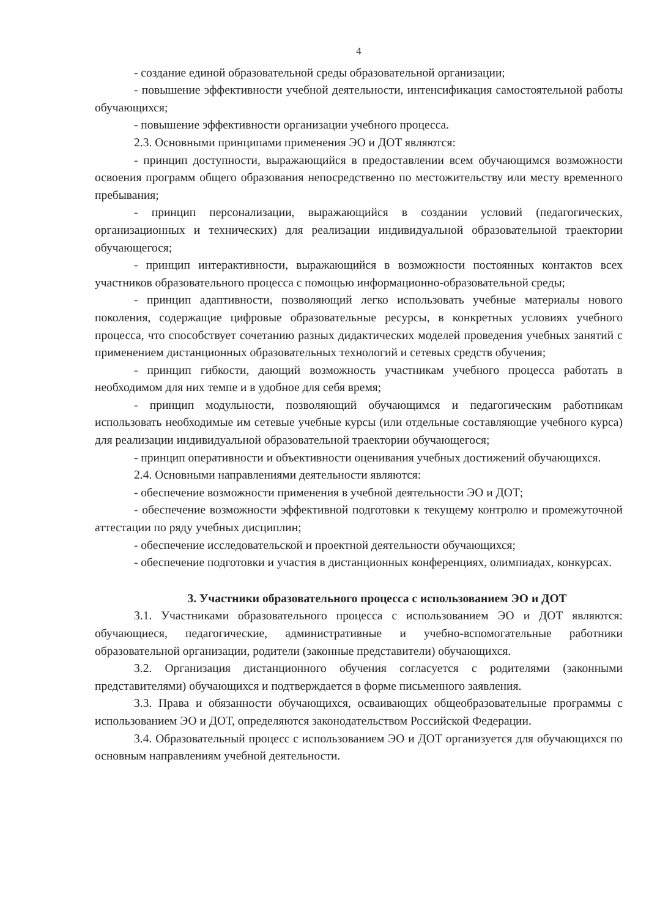4
- создание единой образовательной среды образовательной организации;
- повышение эффективности учебной деятельности, интенсификация самостоятельной работы обучающихся;
- повышение эффективности организации учебного процесса.
2.3. Основными принципами применения ЭО и ДОТ являются:
- принцип доступности, выражающийся в предоставлении всем обучающимся возможности освоения программ общего образования непосредственно по местожительству или месту временного пребывания;
- принцип персонализации, выражающийся в создании условий (педагогических, организационных и технических) для реализации индивидуальной образовательной траектории обучающегося;
- принцип интерактивности, выражающийся в возможности постоянных контактов всех участников образовательного процесса с помощью информационно-образовательной среды;
- принцип адаптивности, позволяющий легко использовать учебные материалы нового поколения, содержащие цифровые образовательные ресурсы, в конкретных условиях учебного процесса, что способствует сочетанию разных дидактических моделей проведения учебных занятий с применением дистанционных образовательных технологий и сетевых средств обучения;
- принцип гибкости, дающий возможность участникам учебного процесса работать в необходимом для них темпе и в удобное для себя время;
- принцип модульности, позволяющий обучающимся и педагогическим работникам использовать необходимые им сетевые учебные курсы (или отдельные составляющие учебного курса) для реализации индивидуальной образовательной траектории обучающегося;
- принцип оперативности и объективности оценивания учебных достижений обучающихся.
2.4. Основными направлениями деятельности являются:
- обеспечение возможности применения в учебной деятельности ЭО и ДОТ;
- обеспечение возможности эффективной подготовки к текущему контролю и промежуточной аттестации по ряду учебных дисциплин;
- обеспечение исследовательской и проектной деятельности обучающихся;
- обеспечение подготовки и участия в дистанционных конференциях, олимпиадах, конкурсах.
3. Участники образовательного процесса с использованием ЭО и ДОТ
3.1. Участниками образовательного процесса с использованием ЭО и ДОТ являются: обучающиеся, педагогические, административные и учебно-вспомогательные работники образовательной организации, родители (законные представители) обучающихся.
3.2. Организация дистанционного обучения согласуется с родителями (законными представителями) обучающихся и подтверждается в форме письменного заявления.
3.3. Права и обязанности обучающихся, осваивающих общеобразовательные программы с использованием ЭО и ДОТ, определяются законодательством Российской Федерации.
3.4. Образовательный процесс с использованием ЭО и ДОТ организуется для обучающихся по основным направлениям учебной деятельности.